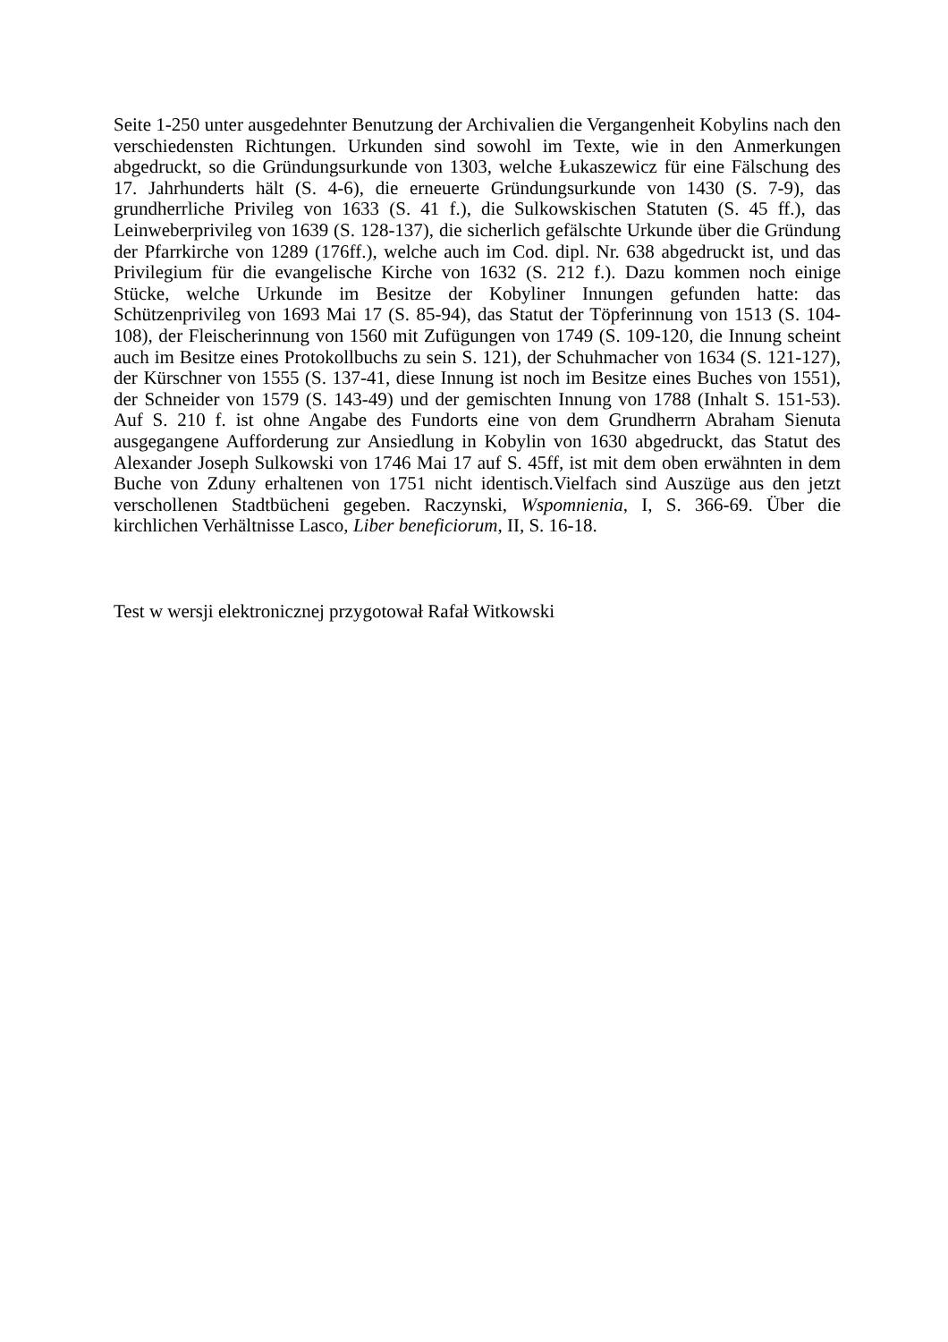Seite 1-250 unter ausgedehnter Benutzung der Archivalien die Vergangenheit Kobylins nach den verschiedensten Richtungen. Urkunden sind sowohl im Texte, wie in den Anmerkungen abgedruckt, so die Gründungsurkunde von 1303, welche Łukaszewicz für eine Fälschung des 17. Jahrhunderts hält (S. 4-6), die erneuerte Gründungsurkunde von 1430 (S. 7-9), das grundherrliche Privileg von 1633 (S. 41 f.), die Sulkowskischen Statuten (S. 45 ff.), das Leinweberprivileg von 1639 (S. 128-137), die sicherlich gefälschte Urkunde über die Gründung der Pfarrkirche von 1289 (176ff.), welche auch im Cod. dipl. Nr. 638 abgedruckt ist, und das Privilegium für die evangelische Kirche von 1632 (S. 212 f.). Dazu kommen noch einige Stücke, welche Urkunde im Besitze der Kobyliner Innungen gefunden hatte: das Schützenprivileg von 1693 Mai 17 (S. 85-94), das Statut der Töpferinnung von 1513 (S. 104-108), der Fleischerinnung von 1560 mit Zufügungen von 1749 (S. 109-120, die Innung scheint auch im Besitze eines Protokollbuchs zu sein S. 121), der Schuhmacher von 1634 (S. 121-127), der Kürschner von 1555 (S. 137-41, diese Innung ist noch im Besitze eines Buches von 1551), der Schneider von 1579 (S. 143-49) und der gemischten Innung von 1788 (Inhalt S. 151-53). Auf S. 210 f. ist ohne Angabe des Fundorts eine von dem Grundherrn Abraham Sienuta ausgegangene Aufforderung zur Ansiedlung in Kobylin von 1630 abgedruckt, das Statut des Alexander Joseph Sulkowski von 1746 Mai 17 auf S. 45ff, ist mit dem oben erwähnten in dem Buche von Zduny erhaltenen von 1751 nicht identisch.Vielfach sind Auszüge aus den jetzt verschollenen Stadtbücheni gegeben. Raczynski, Wspomnienia, I, S. 366-69. Über die kirchlichen Verhältnisse Lasco, Liber beneficiorum, II, S. 16-18.
Test w wersji elektronicznej przygotował Rafał Witkowski